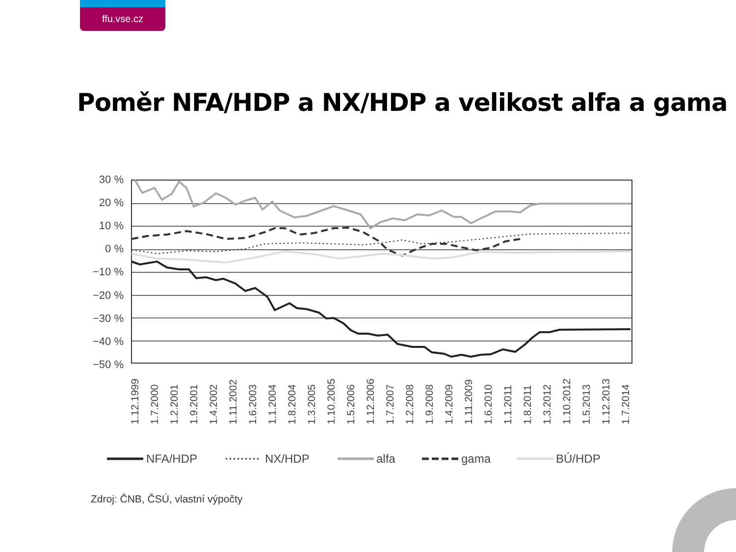ffu.vse.cz
Poměr NFA/HDP a NX/HDP a velikost alfa a gama
30 %
20 %
10 %
0 %
−10 %
−20 %
−30 %
−40 %
−50 %
1.12.1999
1.7.2000
1.2.2001
1.9.2001
1.4.2002
1.11.2002
1.6.2003
1.1.2004
1.8.2004
1.3.2005
1.10.2005
1.5.2006
1.12.2006
1.7.2007
1.2.2008
1.9.2008
1.4.2009
1.11.2009
1.6.2010
1.1.2011
1.8.2011
1.3.2012
1.10.2012
1.5.2013
1.12.2013
1.7.2014
NFA/HDP
NX/HDP
alfa
gama
BÚ/HDP
Zdroj: ČNB, ČSÚ, vlastní výpočty